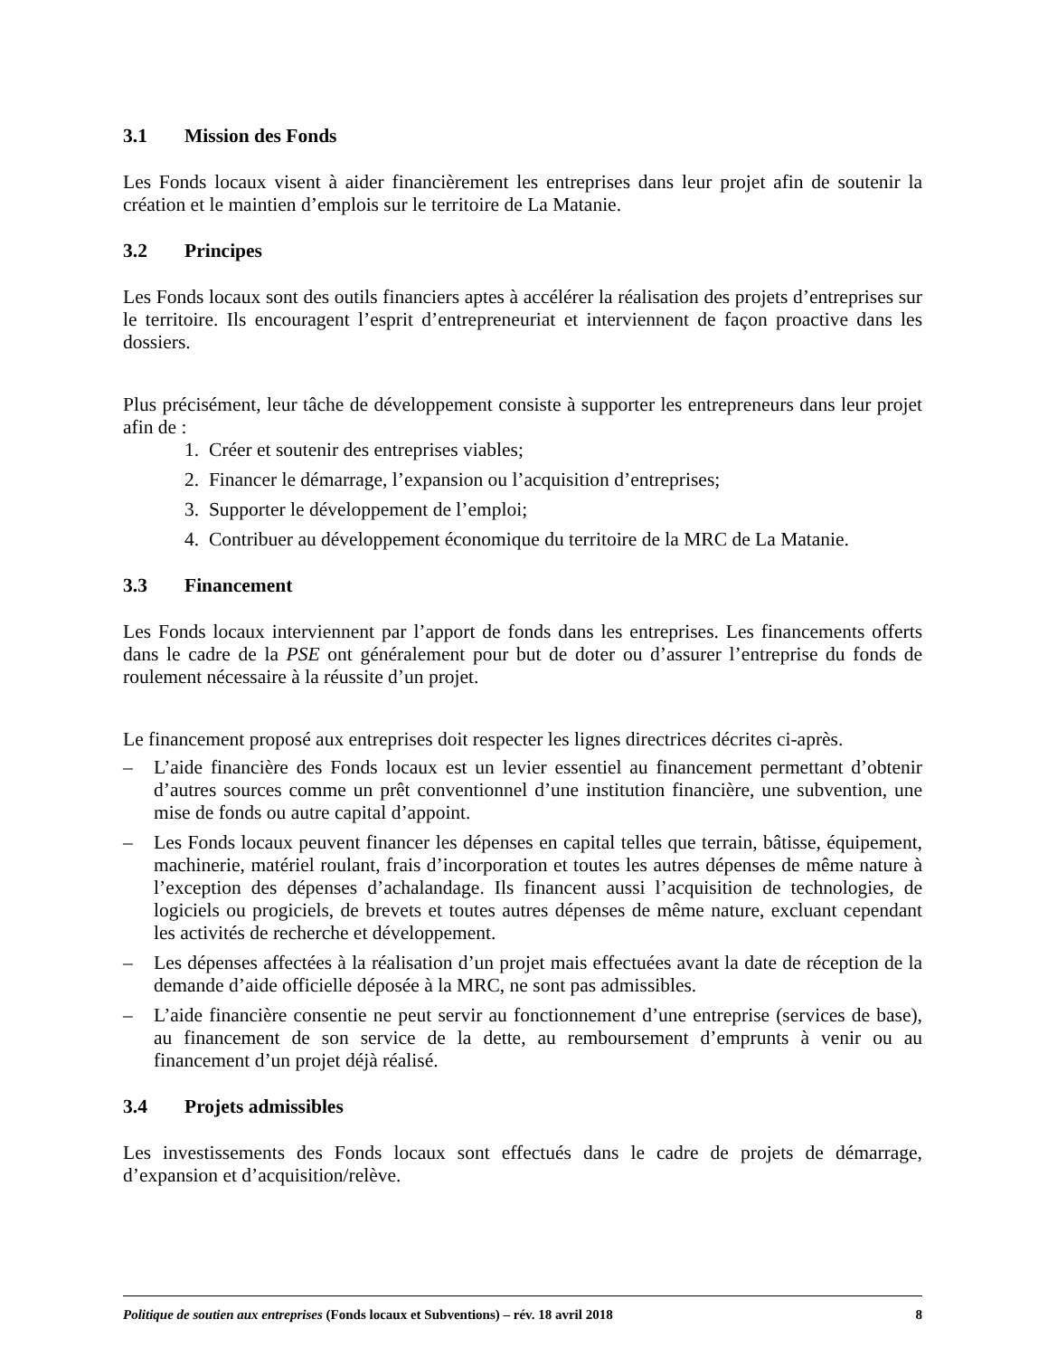3.1 Mission des Fonds
Les Fonds locaux visent à aider financièrement les entreprises dans leur projet afin de soutenir la création et le maintien d’emplois sur le territoire de La Matanie.
3.2 Principes
Les Fonds locaux sont des outils financiers aptes à accélérer la réalisation des projets d’entreprises sur le territoire. Ils encouragent l’esprit d’entrepreneuriat et interviennent de façon proactive dans les dossiers.
Plus précisément, leur tâche de développement consiste à supporter les entrepreneurs dans leur projet afin de :
1. Créer et soutenir des entreprises viables;
2. Financer le démarrage, l’expansion ou l’acquisition d’entreprises;
3. Supporter le développement de l’emploi;
4. Contribuer au développement économique du territoire de la MRC de La Matanie.
3.3 Financement
Les Fonds locaux interviennent par l’apport de fonds dans les entreprises. Les financements offerts dans le cadre de la PSE ont généralement pour but de doter ou d’assurer l’entreprise du fonds de roulement nécessaire à la réussite d’un projet.
Le financement proposé aux entreprises doit respecter les lignes directrices décrites ci-après.
– L’aide financière des Fonds locaux est un levier essentiel au financement permettant d’obtenir d’autres sources comme un prêt conventionnel d’une institution financière, une subvention, une mise de fonds ou autre capital d’appoint.
– Les Fonds locaux peuvent financer les dépenses en capital telles que terrain, bâtisse, équipement, machinerie, matériel roulant, frais d’incorporation et toutes les autres dépenses de même nature à l’exception des dépenses d’achalandage. Ils financent aussi l’acquisition de technologies, de logiciels ou progiciels, de brevets et toutes autres dépenses de même nature, excluant cependant les activités de recherche et développement.
– Les dépenses affectées à la réalisation d’un projet mais effectuées avant la date de réception de la demande d’aide officielle déposée à la MRC, ne sont pas admissibles.
– L’aide financière consentie ne peut servir au fonctionnement d’une entreprise (services de base), au financement de son service de la dette, au remboursement d’emprunts à venir ou au financement d’un projet déjà réalisé.
3.4 Projets admissibles
Les investissements des Fonds locaux sont effectués dans le cadre de projets de démarrage, d’expansion et d’acquisition/relève.
Politique de soutien aux entreprises (Fonds locaux et Subventions) – rév. 18 avril 2018 8